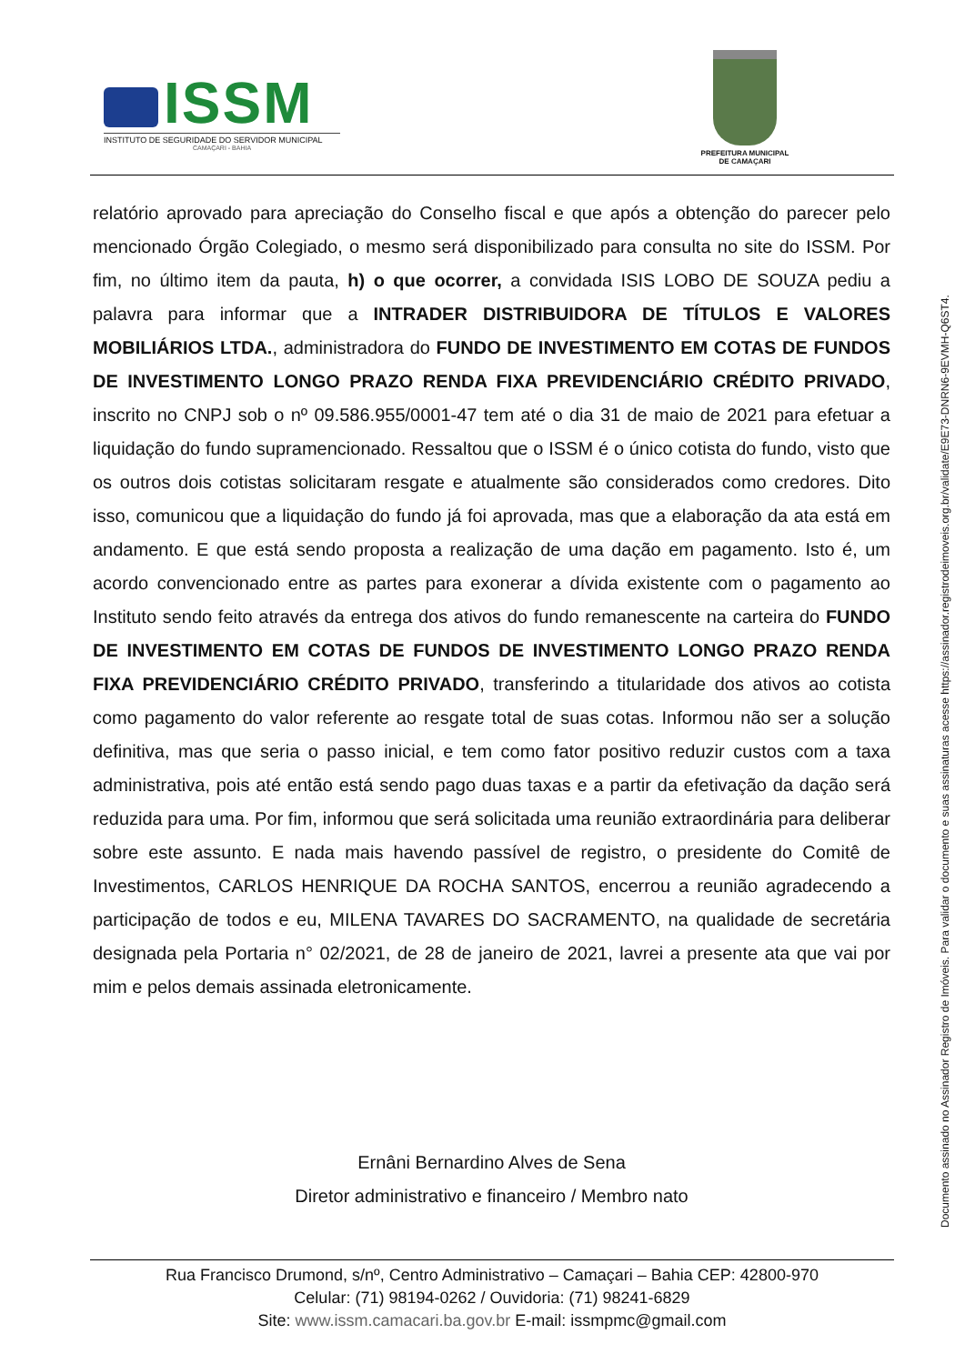ISSM
INSTITUTO DE SEGURIDADE DO SERVIDOR MUNICIPAL
CAMAÇARI - BAHIA
PREFEITURA MUNICIPAL
DE CAMAÇARI
relatório aprovado para apreciação do Conselho fiscal e que após a obtenção do parecer pelo mencionado Órgão Colegiado, o mesmo será disponibilizado para consulta no site do ISSM. Por fim, no último item da pauta, h) o que ocorrer, a convidada ISIS LOBO DE SOUZA pediu a palavra para informar que a INTRADER DISTRIBUIDORA DE TÍTULOS E VALORES MOBILIÁRIOS LTDA., administradora do FUNDO DE INVESTIMENTO EM COTAS DE FUNDOS DE INVESTIMENTO LONGO PRAZO RENDA FIXA PREVIDENCIÁRIO CRÉDITO PRIVADO, inscrito no CNPJ sob o nº 09.586.955/0001-47 tem até o dia 31 de maio de 2021 para efetuar a liquidação do fundo supramencionado. Ressaltou que o ISSM é o único cotista do fundo, visto que os outros dois cotistas solicitaram resgate e atualmente são considerados como credores. Dito isso, comunicou que a liquidação do fundo já foi aprovada, mas que a elaboração da ata está em andamento. E que está sendo proposta a realização de uma dação em pagamento. Isto é, um acordo convencionado entre as partes para exonerar a dívida existente com o pagamento ao Instituto sendo feito através da entrega dos ativos do fundo remanescente na carteira do FUNDO DE INVESTIMENTO EM COTAS DE FUNDOS DE INVESTIMENTO LONGO PRAZO RENDA FIXA PREVIDENCIÁRIO CRÉDITO PRIVADO, transferindo a titularidade dos ativos ao cotista como pagamento do valor referente ao resgate total de suas cotas. Informou não ser a solução definitiva, mas que seria o passo inicial, e tem como fator positivo reduzir custos com a taxa administrativa, pois até então está sendo pago duas taxas e a partir da efetivação da dação será reduzida para uma. Por fim, informou que será solicitada uma reunião extraordinária para deliberar sobre este assunto. E nada mais havendo passível de registro, o presidente do Comitê de Investimentos, CARLOS HENRIQUE DA ROCHA SANTOS, encerrou a reunião agradecendo a participação de todos e eu, MILENA TAVARES DO SACRAMENTO, na qualidade de secretária designada pela Portaria n° 02/2021, de 28 de janeiro de 2021, lavrei a presente ata que vai por mim e pelos demais assinada eletronicamente.
Ernâni Bernardino Alves de Sena
Diretor administrativo e financeiro / Membro nato
Rua Francisco Drumond, s/nº, Centro Administrativo – Camaçari – Bahia CEP: 42800-970
Celular: (71) 98194-0262 / Ouvidoria: (71) 98241-6829
Site: www.issm.camacari.ba.gov.br E-mail: issmpmc@gmail.com
Documento assinado no Assinador Registro de Imóveis. Para validar o documento e suas assinaturas acesse https://assinador.registrodeimoveis.org.br/validate/E9E73-DNRN6-9EVMH-Q6ST4.